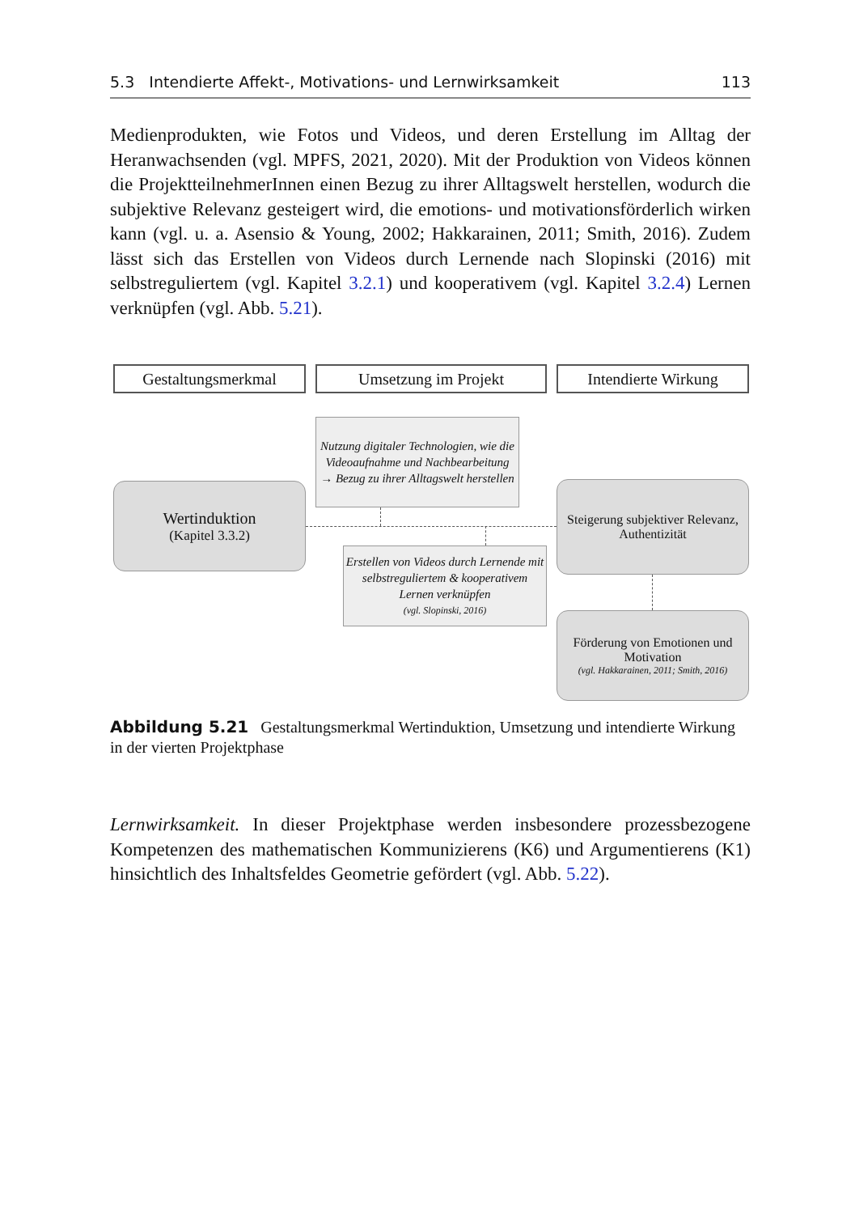5.3 Intendierte Affekt-, Motivations- und Lernwirksamkeit 113
Medienprodukten, wie Fotos und Videos, und deren Erstellung im Alltag der Heranwachsenden (vgl. MPFS, 2021, 2020). Mit der Produktion von Videos können die ProjektteilnehmerInnen einen Bezug zu ihrer Alltagswelt herstellen, wodurch die subjektive Relevanz gesteigert wird, die emotions- und motivationsförderlich wirken kann (vgl. u. a. Asensio & Young, 2002; Hakkarainen, 2011; Smith, 2016). Zudem lässt sich das Erstellen von Videos durch Lernende nach Slopinski (2016) mit selbstreguliertem (vgl. Kapitel 3.2.1) und kooperativem (vgl. Kapitel 3.2.4) Lernen verknüpfen (vgl. Abb. 5.21).
Gestaltungsmerkmal Umsetzung im Projekt Intendierte Wirkung
Nutzung digitaler Technologien, wie die Videoaufnahme und Nachbearbeitung
→ Bezug zu ihrer Alltagswelt herstellen
Wertinduktion
(Kapitel 3.3.2)
Steigerung subjektiver Relevanz, Authentizität
Erstellen von Videos durch Lernende mit selbstreguliertem & kooperativem Lernen verknüpfen
(vgl. Slopinski, 2016)
Förderung von Emotionen und Motivation
(vgl. Hakkarainen, 2011; Smith, 2016)
Abbildung 5.21 Gestaltungsmerkmal Wertinduktion, Umsetzung und intendierte Wirkung in der vierten Projektphase
Lernwirksamkeit. In dieser Projektphase werden insbesondere prozessbezogene Kompetenzen des mathematischen Kommunizierens (K6) und Argumentierens (K1) hinsichtlich des Inhaltsfeldes Geometrie gefördert (vgl. Abb. 5.22).